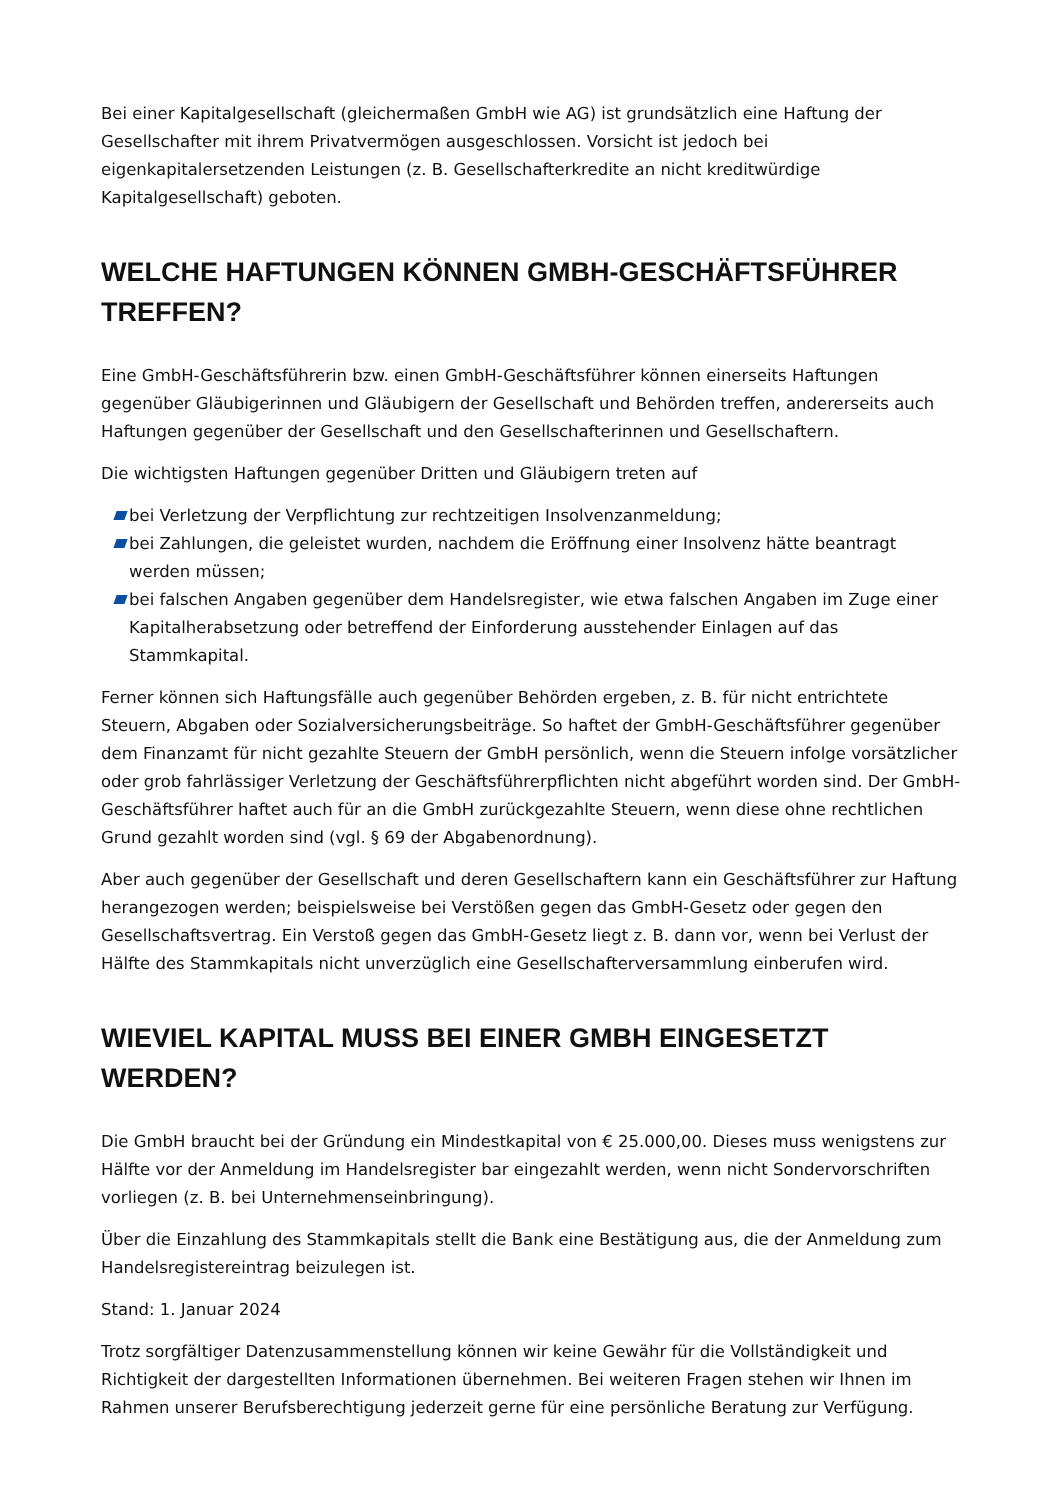Bei einer Kapitalgesellschaft (gleichermaßen GmbH wie AG) ist grundsätzlich eine Haftung der Gesellschafter mit ihrem Privatvermögen ausgeschlossen. Vorsicht ist jedoch bei eigenkapitalersetzenden Leistungen (z. B. Gesellschafterkredite an nicht kreditwürdige Kapitalgesellschaft) geboten.
WELCHE HAFTUNGEN KÖNNEN GMBH-GESCHÄFTSFÜHRER TREFFEN?
Eine GmbH-Geschäftsführerin bzw. einen GmbH-Geschäftsführer können einerseits Haftungen gegenüber Gläubigerinnen und Gläubigern der Gesellschaft und Behörden treffen, andererseits auch Haftungen gegenüber der Gesellschaft und den Gesellschafterinnen und Gesellschaftern.
Die wichtigsten Haftungen gegenüber Dritten und Gläubigern treten auf
bei Verletzung der Verpflichtung zur rechtzeitigen Insolvenzanmeldung;
bei Zahlungen, die geleistet wurden, nachdem die Eröffnung einer Insolvenz hätte beantragt werden müssen;
bei falschen Angaben gegenüber dem Handelsregister, wie etwa falschen Angaben im Zuge einer Kapitalherabsetzung oder betreffend der Einforderung ausstehender Einlagen auf das Stammkapital.
Ferner können sich Haftungsfälle auch gegenüber Behörden ergeben, z. B. für nicht entrichtete Steuern, Abgaben oder Sozialversicherungsbeiträge. So haftet der GmbH-Geschäftsführer gegenüber dem Finanzamt für nicht gezahlte Steuern der GmbH persönlich, wenn die Steuern infolge vorsätzlicher oder grob fahrlässiger Verletzung der Geschäftsführerpflichten nicht abgeführt worden sind. Der GmbH-Geschäftsführer haftet auch für an die GmbH zurückgezahlte Steuern, wenn diese ohne rechtlichen Grund gezahlt worden sind (vgl. § 69 der Abgabenordnung).
Aber auch gegenüber der Gesellschaft und deren Gesellschaftern kann ein Geschäftsführer zur Haftung herangezogen werden; beispielsweise bei Verstößen gegen das GmbH-Gesetz oder gegen den Gesellschaftsvertrag. Ein Verstoß gegen das GmbH-Gesetz liegt z. B. dann vor, wenn bei Verlust der Hälfte des Stammkapitals nicht unverzüglich eine Gesellschafterversammlung einberufen wird.
WIEVIEL KAPITAL MUSS BEI EINER GMBH EINGESETZT WERDEN?
Die GmbH braucht bei der Gründung ein Mindestkapital von € 25.000,00. Dieses muss wenigstens zur Hälfte vor der Anmeldung im Handelsregister bar eingezahlt werden, wenn nicht Sondervorschriften vorliegen (z. B. bei Unternehmenseinbringung).
Über die Einzahlung des Stammkapitals stellt die Bank eine Bestätigung aus, die der Anmeldung zum Handelsregistereintrag beizulegen ist.
Stand: 1. Januar 2024
Trotz sorgfältiger Datenzusammenstellung können wir keine Gewähr für die Vollständigkeit und Richtigkeit der dargestellten Informationen übernehmen. Bei weiteren Fragen stehen wir Ihnen im Rahmen unserer Berufsberechtigung jederzeit gerne für eine persönliche Beratung zur Verfügung.